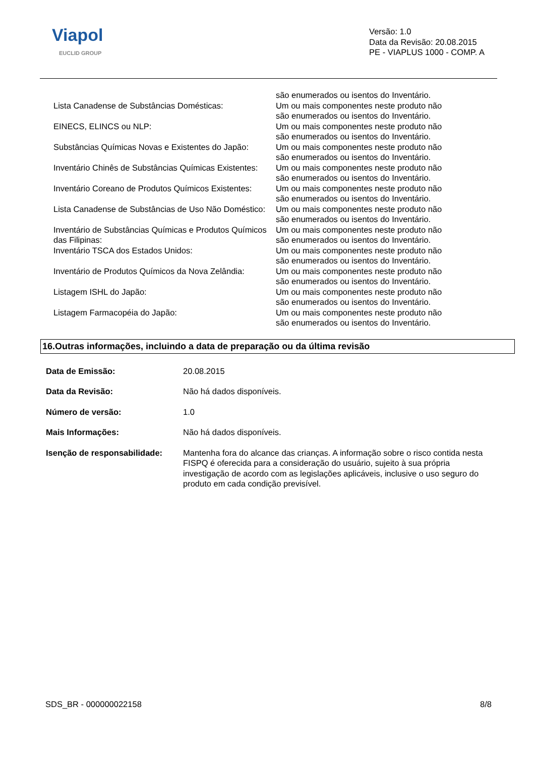Viapol
EUCLID GROUP
Versão: 1.0
Data da Revisão: 20.08.2015
PE - VIAPLUS 1000 - COMP. A
são enumerados ou isentos do Inventário.
Lista Canadense de Substâncias Domésticas: Um ou mais componentes neste produto não são enumerados ou isentos do Inventário.
EINECS, ELINCS ou NLP: Um ou mais componentes neste produto não são enumerados ou isentos do Inventário.
Substâncias Químicas Novas e Existentes do Japão:
Um ou mais componentes neste produto não são enumerados ou isentos do Inventário.
Inventário Chinês de Substâncias Químicas Existentes:
Um ou mais componentes neste produto não são enumerados ou isentos do Inventário.
Inventário Coreano de Produtos Químicos Existentes:
Um ou mais componentes neste produto não são enumerados ou isentos do Inventário.
Lista Canadense de Substâncias de Uso Não Doméstico:
Um ou mais componentes neste produto não são enumerados ou isentos do Inventário.
Inventário de Substâncias Químicas e Produtos Químicos das Filipinas:
Um ou mais componentes neste produto não são enumerados ou isentos do Inventário.
Inventário TSCA dos Estados Unidos: Um ou mais componentes neste produto não são enumerados ou isentos do Inventário.
Inventário de Produtos Químicos da Nova Zelândia:
Um ou mais componentes neste produto não são enumerados ou isentos do Inventário.
Listagem ISHL do Japão: Um ou mais componentes neste produto não são enumerados ou isentos do Inventário.
Listagem Farmacopéia do Japão: Um ou mais componentes neste produto não são enumerados ou isentos do Inventário.
16.Outras informações, incluindo a data de preparação ou da última revisão
Data de Emissão: 20.08.2015
Data da Revisão: Não há dados disponíveis.
Número de versão: 1.0
Mais Informações: Não há dados disponíveis.
Isenção de responsabilidade:
Mantenha fora do alcance das crianças. A informação sobre o risco contida nesta FISPQ é oferecida para a consideração do usuário, sujeito à sua própria investigação de acordo com as legislações aplicáveis, inclusive o uso seguro do produto em cada condição previsível.
SDS_BR - 000000022158 8/8